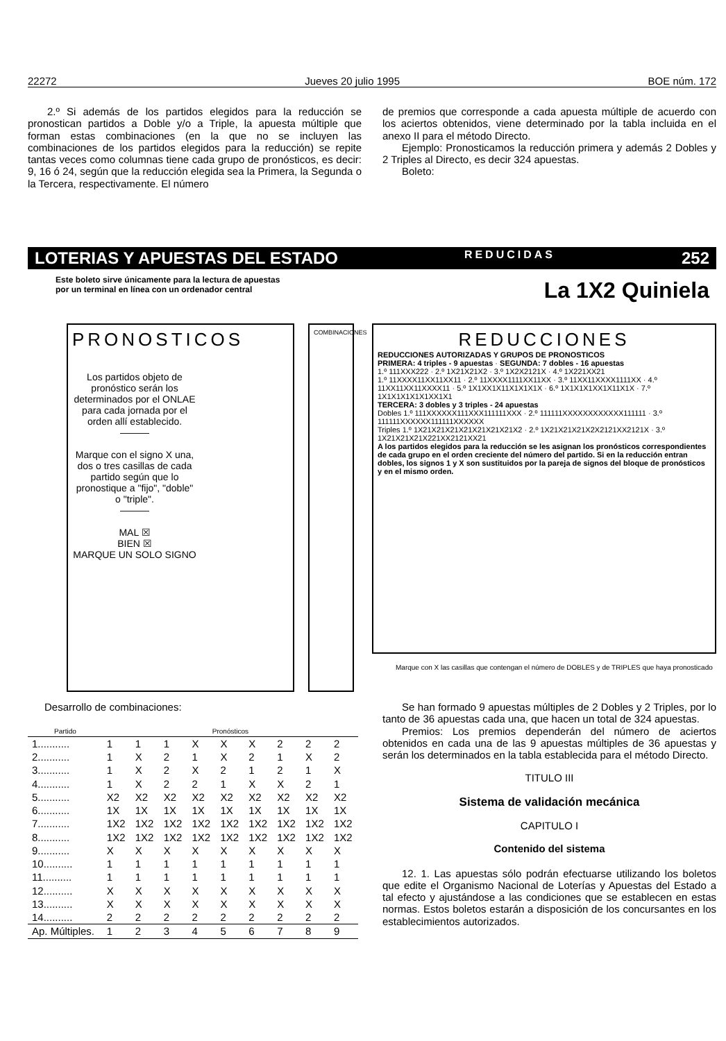22272 Jueves 20 julio 1995 BOE núm. 172
2.º Si además de los partidos elegidos para la reducción se pronostican partidos a Doble y/o a Triple, la apuesta múltiple que forman estas combinaciones (en la que no se incluyen las combinaciones de los partidos elegidos para la reducción) se repite tantas veces como columnas tiene cada grupo de pronósticos, es decir: 9, 16 ó 24, según que la reducción elegida sea la Primera, la Segunda o la Tercera, respectivamente. El número
de premios que corresponde a cada apuesta múltiple de acuerdo con los aciertos obtenidos, viene determinado por la tabla incluida en el anexo II para el método Directo.
Ejemplo: Pronosticamos la reducción primera y además 2 Dobles y 2 Triples al Directo, es decir 324 apuestas.
Boleto:
LOTERIAS Y APUESTAS DEL ESTADO REDUCIDAS 252
Este boleto sirve únicamente para la lectura de apuestas
por un terminal en línea con un ordenador central
La 1X2 Quiniela
PRONOSTICOS
Los partidos objeto de pronóstico serán los determinados por el ONLAE para cada jornada por el orden allí establecido.
———
Marque con el signo X una, dos o tres casillas de cada partido según que lo pronostique a "fijo", "doble" o "triple".
———
MAL ☒
BIEN ☒
MARQUE UN SOLO SIGNO
COMBINACIONES
REDUCCIONES
REDUCCIONES AUTORIZADAS Y GRUPOS DE PRONOSTICOS
PRIMERA: 4 triples - 9 apuestas · SEGUNDA: 7 dobles - 16 apuestas
1.º 111XXX222 · 2.º 1X21X21X2 · 3.º 1X2X2121X · 4.º 1X221XX21
1.º 11XXXX11XX11XX11 · 2.º 11XXXX1111XX11XX · 3.º 11XX11XXXX1111XX · 4.º 11XX11XX11XXXX11 · 5.º 1X1XX1X11X1X1X1X · 6.º 1X1X1X1XX1X11X1X · 7.º 1X1X1X1X1X1XX1X1
TERCERA: 3 dobles y 3 triples - 24 apuestas
Dobles 1.º 111XXXXXX111XXX111111XXX · 2.º 111111XXXXXXXXXXXX111111 · 3.º 111111XXXXXX111111XXXXXX
Triples 1.º 1X21X21X21X21X21X21X21X2 · 2.º 1X21X21X21X2X2121XX2121X · 3.º 1X21X21X21X221XX2121XX21
A los partidos elegidos para la reducción se les asignan los pronósticos correspondientes de cada grupo en el orden creciente del número del partido. Si en la reducción entran dobles, los signos 1 y X son sustituidos por la pareja de signos del bloque de pronósticos y en el mismo orden.
Marque con X las casillas que contengan el número de DOBLES y de TRIPLES que haya pronosticado
Desarrollo de combinaciones:
| Partido | Pronósticos | | | | | | | | |
| --- | --- | --- | --- | --- | --- | --- | --- | --- | --- |
| 1........... | 1 | 1 | 1 | X | X | X | 2 | 2 | 2 |
| 2........... | 1 | X | 2 | 1 | X | 2 | 1 | X | 2 |
| 3........... | 1 | X | 2 | X | 2 | 1 | 2 | 1 | X |
| 4........... | 1 | X | 2 | 2 | 1 | X | X | 2 | 1 |
| 5........... | X2 | X2 | X2 | X2 | X2 | X2 | X2 | X2 | X2 |
| 6........... | 1X | 1X | 1X | 1X | 1X | 1X | 1X | 1X | 1X |
| 7........... | 1X2 | 1X2 | 1X2 | 1X2 | 1X2 | 1X2 | 1X2 | 1X2 | 1X2 |
| 8........... | 1X2 | 1X2 | 1X2 | 1X2 | 1X2 | 1X2 | 1X2 | 1X2 | 1X2 |
| 9........... | X | X | X | X | X | X | X | X | X |
| 10.......... | 1 | 1 | 1 | 1 | 1 | 1 | 1 | 1 | 1 |
| 11.......... | 1 | 1 | 1 | 1 | 1 | 1 | 1 | 1 | 1 |
| 12.......... | X | X | X | X | X | X | X | X | X |
| 13.......... | X | X | X | X | X | X | X | X | X |
| 14.......... | 2 | 2 | 2 | 2 | 2 | 2 | 2 | 2 | 2 |
| Ap. Múltiples. | 1 | 2 | 3 | 4 | 5 | 6 | 7 | 8 | 9 |
Se han formado 9 apuestas múltiples de 2 Dobles y 2 Triples, por lo tanto de 36 apuestas cada una, que hacen un total de 324 apuestas.
Premios: Los premios dependerán del número de aciertos obtenidos en cada una de las 9 apuestas múltiples de 36 apuestas y serán los determinados en la tabla establecida para el método Directo.
TITULO III
Sistema de validación mecánica
CAPITULO I
Contenido del sistema
12. 1. Las apuestas sólo podrán efectuarse utilizando los boletos que edite el Organismo Nacional de Loterías y Apuestas del Estado a tal efecto y ajustándose a las condiciones que se establecen en estas normas. Estos boletos estarán a disposición de los concursantes en los establecimientos autorizados.